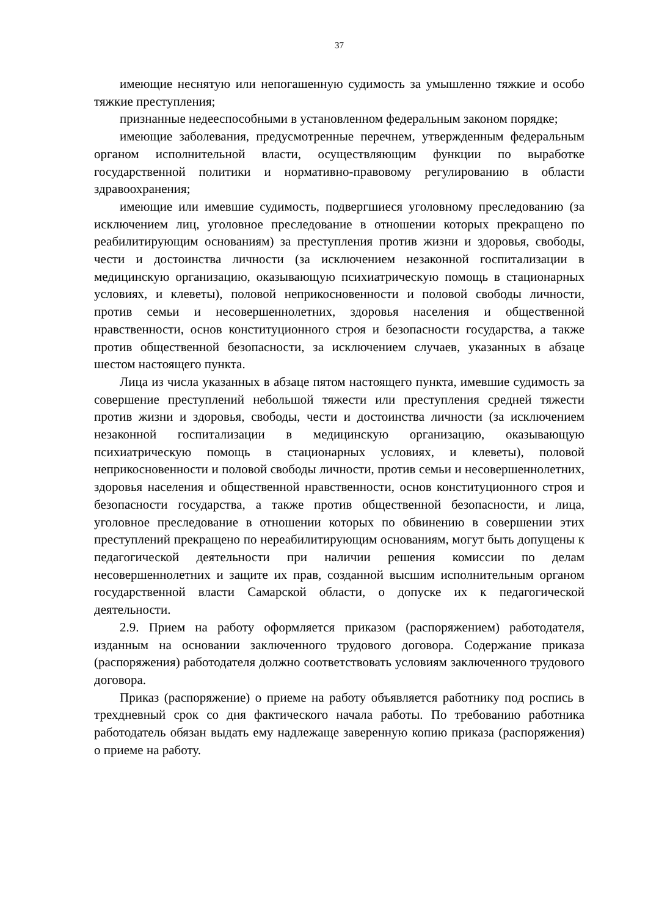37
имеющие неснятую или непогашенную судимость за умышленно тяжкие и особо тяжкие преступления;
признанные недееспособными в установленном федеральным законом порядке;
имеющие заболевания, предусмотренные перечнем, утвержденным федеральным органом исполнительной власти, осуществляющим функции по выработке государственной политики и нормативно-правовому регулированию в области здравоохранения;
имеющие или имевшие судимость, подвергшиеся уголовному преследованию (за исключением лиц, уголовное преследование в отношении которых прекращено по реабилитирующим основаниям) за преступления против жизни и здоровья, свободы, чести и достоинства личности (за исключением незаконной госпитализации в медицинскую организацию, оказывающую психиатрическую помощь в стационарных условиях, и клеветы), половой неприкосновенности и половой свободы личности, против семьи и несовершеннолетних, здоровья населения и общественной нравственности, основ конституционного строя и безопасности государства, а также против общественной безопасности, за исключением случаев, указанных в абзаце шестом настоящего пункта.
Лица из числа указанных в абзаце пятом настоящего пункта, имевшие судимость за совершение преступлений небольшой тяжести или преступления средней тяжести против жизни и здоровья, свободы, чести и достоинства личности (за исключением незаконной госпитализации в медицинскую организацию, оказывающую психиатрическую помощь в стационарных условиях, и клеветы), половой неприкосновенности и половой свободы личности, против семьи и несовершеннолетних, здоровья населения и общественной нравственности, основ конституционного строя и безопасности государства, а также против общественной безопасности, и лица, уголовное преследование в отношении которых по обвинению в совершении этих преступлений прекращено по нереабилитирующим основаниям, могут быть допущены к педагогической деятельности при наличии решения комиссии по делам несовершеннолетних и защите их прав, созданной высшим исполнительным органом государственной власти Самарской области, о допуске их к педагогической деятельности.
2.9. Прием на работу оформляется приказом (распоряжением) работодателя, изданным на основании заключенного трудового договора. Содержание приказа (распоряжения) работодателя должно соответствовать условиям заключенного трудового договора.
Приказ (распоряжение) о приеме на работу объявляется работнику под роспись в трехдневный срок со дня фактического начала работы. По требованию работника работодатель обязан выдать ему надлежаще заверенную копию приказа (распоряжения) о приеме на работу.